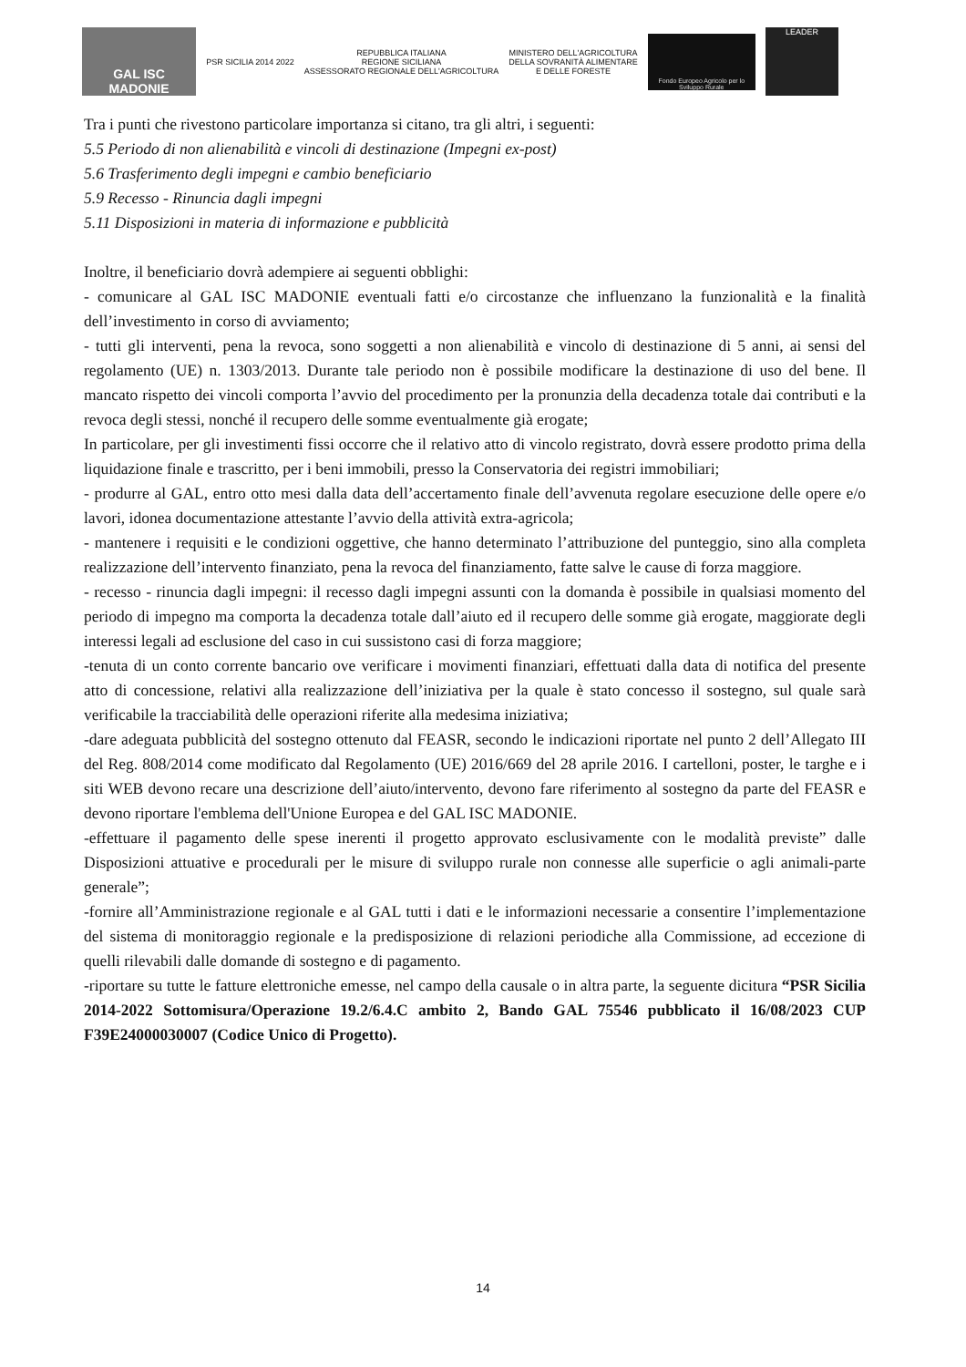GAL ISC MADONIE
PSR SICILIA 2014 2022
REPUBBLICA ITALIANA
REGIONE SICILIANA
ASSESSORATO REGIONALE DELL'AGRICOLTURA
MINISTERO DELL'AGRICOLTURA
DELLA SOVRANITÀ ALIMENTARE
E DELLE FORESTE
Fondo Europeo Agricolo per lo Sviluppo Rurale
LEADER
Tra i punti che rivestono particolare importanza si citano, tra gli altri, i seguenti:
5.5 Periodo di non alienabilità e vincoli di destinazione (Impegni ex-post)
5.6 Trasferimento degli impegni e cambio beneficiario
5.9 Recesso - Rinuncia dagli impegni
5.11 Disposizioni in materia di informazione e pubblicità
Inoltre, il beneficiario dovrà adempiere ai seguenti obblighi:
- comunicare al GAL ISC MADONIE eventuali fatti e/o circostanze che influenzano la funzionalità e la finalità dell’investimento in corso di avviamento;
- tutti gli interventi, pena la revoca, sono soggetti a non alienabilità e vincolo di destinazione di 5 anni, ai sensi del regolamento (UE) n. 1303/2013. Durante tale periodo non è possibile modificare la destinazione di uso del bene. Il mancato rispetto dei vincoli comporta l’avvio del procedimento per la pronunzia della decadenza totale dai contributi e la revoca degli stessi, nonché il recupero delle somme eventualmente già erogate;
In particolare, per gli investimenti fissi occorre che il relativo atto di vincolo registrato, dovrà essere prodotto prima della liquidazione finale e trascritto, per i beni immobili, presso la Conservatoria dei registri immobiliari;
- produrre al GAL, entro otto mesi dalla data dell’accertamento finale dell’avvenuta regolare esecuzione delle opere e/o lavori, idonea documentazione attestante l’avvio della attività extra-agricola;
- mantenere i requisiti e le condizioni oggettive, che hanno determinato l’attribuzione del punteggio, sino alla completa realizzazione dell’intervento finanziato, pena la revoca del finanziamento, fatte salve le cause di forza maggiore.
- recesso - rinuncia dagli impegni: il recesso dagli impegni assunti con la domanda è possibile in qualsiasi momento del periodo di impegno ma comporta la decadenza totale dall’aiuto ed il recupero delle somme già erogate, maggiorate degli interessi legali ad esclusione del caso in cui sussistono casi di forza maggiore;
-tenuta di un conto corrente bancario ove verificare i movimenti finanziari, effettuati dalla data di notifica del presente atto di concessione, relativi alla realizzazione dell’iniziativa per la quale è stato concesso il sostegno, sul quale sarà verificabile la tracciabilità delle operazioni riferite alla medesima iniziativa;
-dare adeguata pubblicità del sostegno ottenuto dal FEASR, secondo le indicazioni riportate nel punto 2 dell’Allegato III del Reg. 808/2014 come modificato dal Regolamento (UE) 2016/669 del 28 aprile 2016. I cartelloni, poster, le targhe e i siti WEB devono recare una descrizione dell’aiuto/intervento, devono fare riferimento al sostegno da parte del FEASR e devono riportare l'emblema dell'Unione Europea e del GAL ISC MADONIE.
-effettuare il pagamento delle spese inerenti il progetto approvato esclusivamente con le modalità previste” dalle Disposizioni attuative e procedurali per le misure di sviluppo rurale non connesse alle superficie o agli animali-parte generale”;
-fornire all’Amministrazione regionale e al GAL tutti i dati e le informazioni necessarie a consentire l’implementazione del sistema di monitoraggio regionale e la predisposizione di relazioni periodiche alla Commissione, ad eccezione di quelli rilevabili dalle domande di sostegno e di pagamento.
-riportare su tutte le fatture elettroniche emesse, nel campo della causale o in altra parte, la seguente dicitura “PSR Sicilia 2014-2022 Sottomisura/Operazione 19.2/6.4.C ambito 2, Bando GAL 75546 pubblicato il 16/08/2023 CUP F39E24000030007 (Codice Unico di Progetto).
14